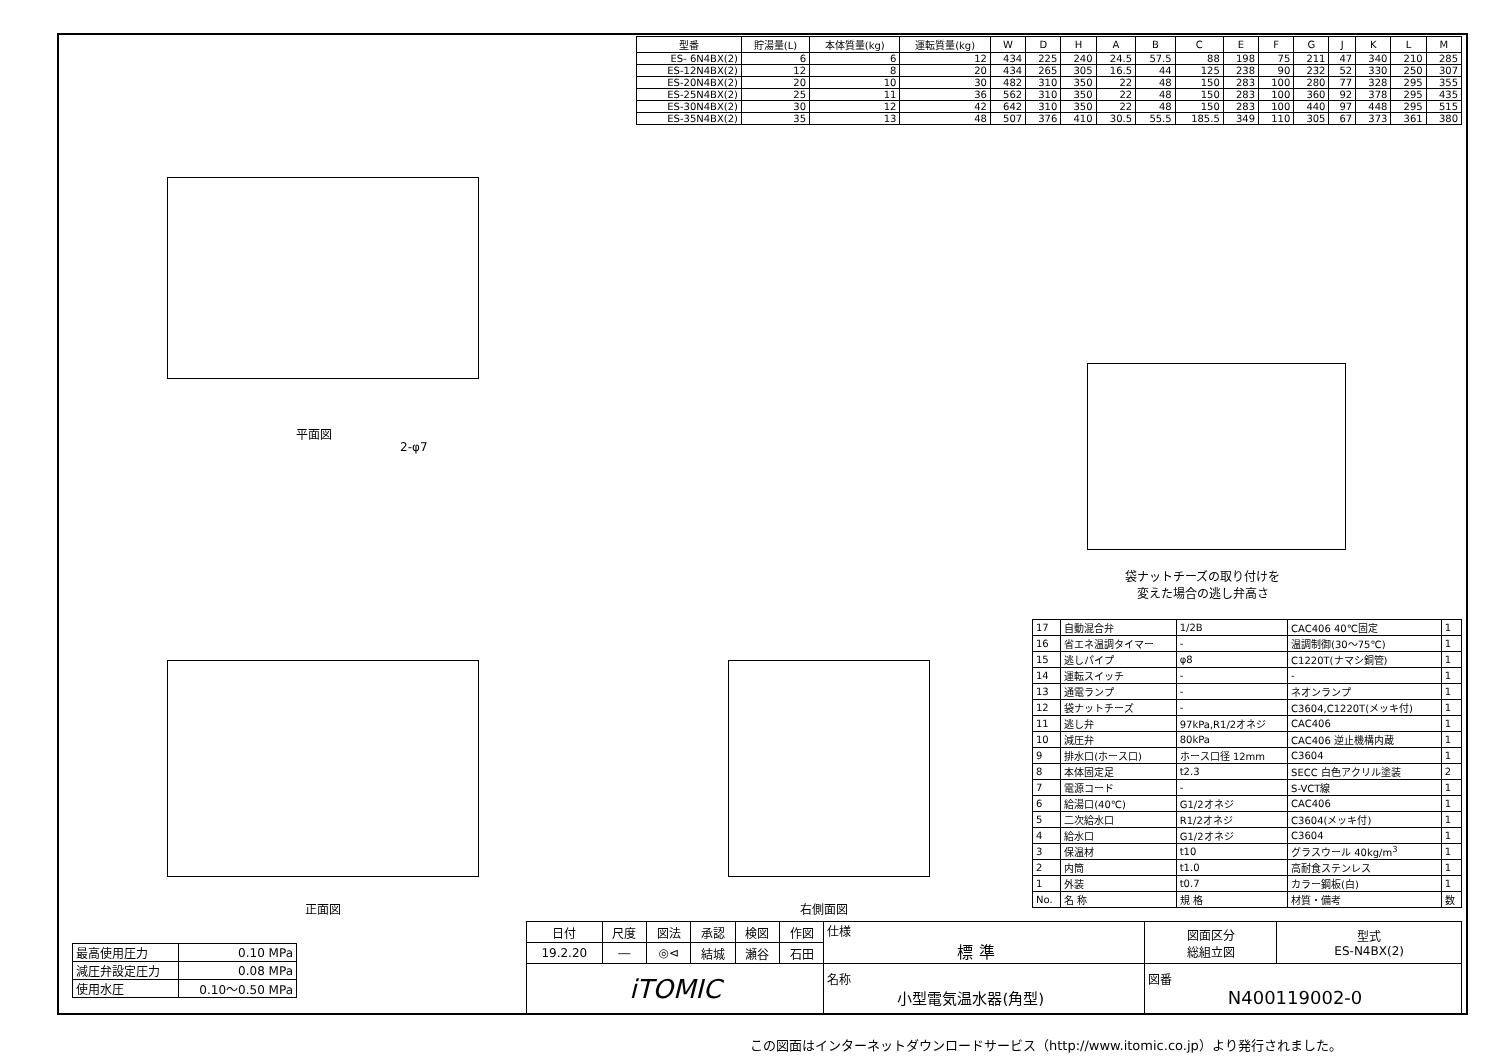| 型番 | 貯湯量(L) | 本体質量(kg) | 運転質量(kg) | W | D | H | A | B | C | E | F | G | J | K | L | M |
| --- | --- | --- | --- | --- | --- | --- | --- | --- | --- | --- | --- | --- | --- | --- | --- | --- |
| ES- 6N4BX(2) | 6 | 6 | 12 | 434 | 225 | 240 | 24.5 | 57.5 | 88 | 198 | 75 | 211 | 47 | 340 | 210 | 285 |
| ES-12N4BX(2) | 12 | 8 | 20 | 434 | 265 | 305 | 16.5 | 44 | 125 | 238 | 90 | 232 | 52 | 330 | 250 | 307 |
| ES-20N4BX(2) | 20 | 10 | 30 | 482 | 310 | 350 | 22 | 48 | 150 | 283 | 100 | 280 | 77 | 328 | 295 | 355 |
| ES-25N4BX(2) | 25 | 11 | 36 | 562 | 310 | 350 | 22 | 48 | 150 | 283 | 100 | 360 | 92 | 378 | 295 | 435 |
| ES-30N4BX(2) | 30 | 12 | 42 | 642 | 310 | 350 | 22 | 48 | 150 | 283 | 100 | 440 | 97 | 448 | 295 | 515 |
| ES-35N4BX(2) | 35 | 13 | 48 | 507 | 376 | 410 | 30.5 | 55.5 | 185.5 | 349 | 110 | 305 | 67 | 373 | 361 | 380 |
平面図
2-φ7
正面図 右側面図
袋ナットチーズの取り付けを
変えた場合の逃し弁高さ
| 17 | 自動混合弁 | 1/2B | CAC406 40℃固定 | 1 |
| 16 | 省エネ温調タイマー | - | 温調制御(30～75℃) | 1 |
| 15 | 逃しパイプ | φ8 | C1220T(ナマシ銅管) | 1 |
| 14 | 運転スイッチ | - | - | 1 |
| 13 | 通電ランプ | - | ネオンランプ | 1 |
| 12 | 袋ナットチーズ | - | C3604,C1220T(メッキ付) | 1 |
| 11 | 逃し弁 | 97kPa,R1/2オネジ | CAC406 | 1 |
| 10 | 減圧弁 | 80kPa | CAC406 逆止機構内蔵 | 1 |
| 9 | 排水口(ホース口) | ホース口径 12mm | C3604 | 1 |
| 8 | 本体固定足 | t2.3 | SECC 白色アクリル塗装 | 2 |
| 7 | 電源コード | - | S-VCT線 | 1 |
| 6 | 給湯口(40℃) | G1/2オネジ | CAC406 | 1 |
| 5 | 二次給水口 | R1/2オネジ | C3604(メッキ付) | 1 |
| 4 | 給水口 | G1/2オネジ | C3604 | 1 |
| 3 | 保温材 | t10 | グラスウール 40kg/m<sup>3</sup> | 1 |
| 2 | 内筒 | t1.0 | 高耐食ステンレス | 1 |
| 1 | 外装 | t0.7 | カラー鋼板(白) | 1 |
| No. | 名 称 | 規 格 | 材質・備考 | 数 |
| 最高使用圧力 | 0.10 MPa |
| 減圧弁設定圧力 | 0.08 MPa |
| 使用水圧 | 0.10～0.50 MPa |
| 日付 | 尺度 | 図法 | 承認 | 検図 | 作図 | 仕様 標 準 | 図面区分 総組立図 | 型式 ES-N4BX(2) |
| 19.2.20 | ― | ◎⊲ | 結城 | 瀬谷 | 石田 | | | |
| iTOMIC | | | | | | 名称 小型電気温水器(角型) | 図番 N400119002-0 | |
この図面はインターネットダウンロードサービス（http://www.itomic.co.jp）より発行されました。